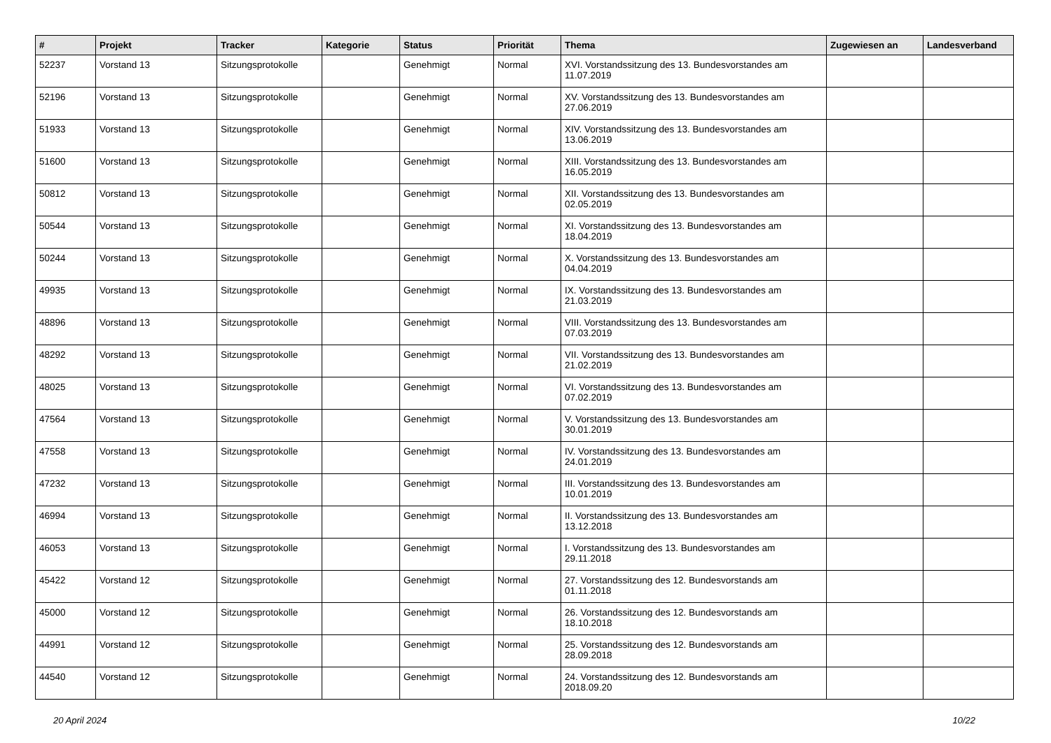| # | Projekt | Tracker | Kategorie | Status | Priorität | Thema | Zugewiesen an | Landesverband |
| --- | --- | --- | --- | --- | --- | --- | --- | --- |
| 52237 | Vorstand 13 | Sitzungsprotokolle | | Genehmigt | Normal | XVI. Vorstandssitzung des 13. Bundesvorstandes am 11.07.2019 | | |
| 52196 | Vorstand 13 | Sitzungsprotokolle | | Genehmigt | Normal | XV. Vorstandssitzung des 13. Bundesvorstandes am 27.06.2019 | | |
| 51933 | Vorstand 13 | Sitzungsprotokolle | | Genehmigt | Normal | XIV. Vorstandssitzung des 13. Bundesvorstandes am 13.06.2019 | | |
| 51600 | Vorstand 13 | Sitzungsprotokolle | | Genehmigt | Normal | XIII. Vorstandssitzung des 13. Bundesvorstandes am 16.05.2019 | | |
| 50812 | Vorstand 13 | Sitzungsprotokolle | | Genehmigt | Normal | XII. Vorstandssitzung des 13. Bundesvorstandes am 02.05.2019 | | |
| 50544 | Vorstand 13 | Sitzungsprotokolle | | Genehmigt | Normal | XI. Vorstandssitzung des 13. Bundesvorstandes am 18.04.2019 | | |
| 50244 | Vorstand 13 | Sitzungsprotokolle | | Genehmigt | Normal | X. Vorstandssitzung des 13. Bundesvorstandes am 04.04.2019 | | |
| 49935 | Vorstand 13 | Sitzungsprotokolle | | Genehmigt | Normal | IX. Vorstandssitzung des 13. Bundesvorstandes am 21.03.2019 | | |
| 48896 | Vorstand 13 | Sitzungsprotokolle | | Genehmigt | Normal | VIII. Vorstandssitzung des 13. Bundesvorstandes am 07.03.2019 | | |
| 48292 | Vorstand 13 | Sitzungsprotokolle | | Genehmigt | Normal | VII. Vorstandssitzung des 13. Bundesvorstandes am 21.02.2019 | | |
| 48025 | Vorstand 13 | Sitzungsprotokolle | | Genehmigt | Normal | VI. Vorstandssitzung des 13. Bundesvorstandes am 07.02.2019 | | |
| 47564 | Vorstand 13 | Sitzungsprotokolle | | Genehmigt | Normal | V. Vorstandssitzung des 13. Bundesvorstandes am 30.01.2019 | | |
| 47558 | Vorstand 13 | Sitzungsprotokolle | | Genehmigt | Normal | IV. Vorstandssitzung des 13. Bundesvorstandes am 24.01.2019 | | |
| 47232 | Vorstand 13 | Sitzungsprotokolle | | Genehmigt | Normal | III. Vorstandssitzung des 13. Bundesvorstandes am 10.01.2019 | | |
| 46994 | Vorstand 13 | Sitzungsprotokolle | | Genehmigt | Normal | II. Vorstandssitzung des 13. Bundesvorstandes am 13.12.2018 | | |
| 46053 | Vorstand 13 | Sitzungsprotokolle | | Genehmigt | Normal | I. Vorstandssitzung des 13. Bundesvorstandes am 29.11.2018 | | |
| 45422 | Vorstand 12 | Sitzungsprotokolle | | Genehmigt | Normal | 27. Vorstandssitzung des 12. Bundesvorstands am 01.11.2018 | | |
| 45000 | Vorstand 12 | Sitzungsprotokolle | | Genehmigt | Normal | 26. Vorstandssitzung des 12. Bundesvorstands am 18.10.2018 | | |
| 44991 | Vorstand 12 | Sitzungsprotokolle | | Genehmigt | Normal | 25. Vorstandssitzung des 12. Bundesvorstands am 28.09.2018 | | |
| 44540 | Vorstand 12 | Sitzungsprotokolle | | Genehmigt | Normal | 24. Vorstandssitzung des 12. Bundesvorstands am 2018.09.20 | | |
20 April 2024 10/22